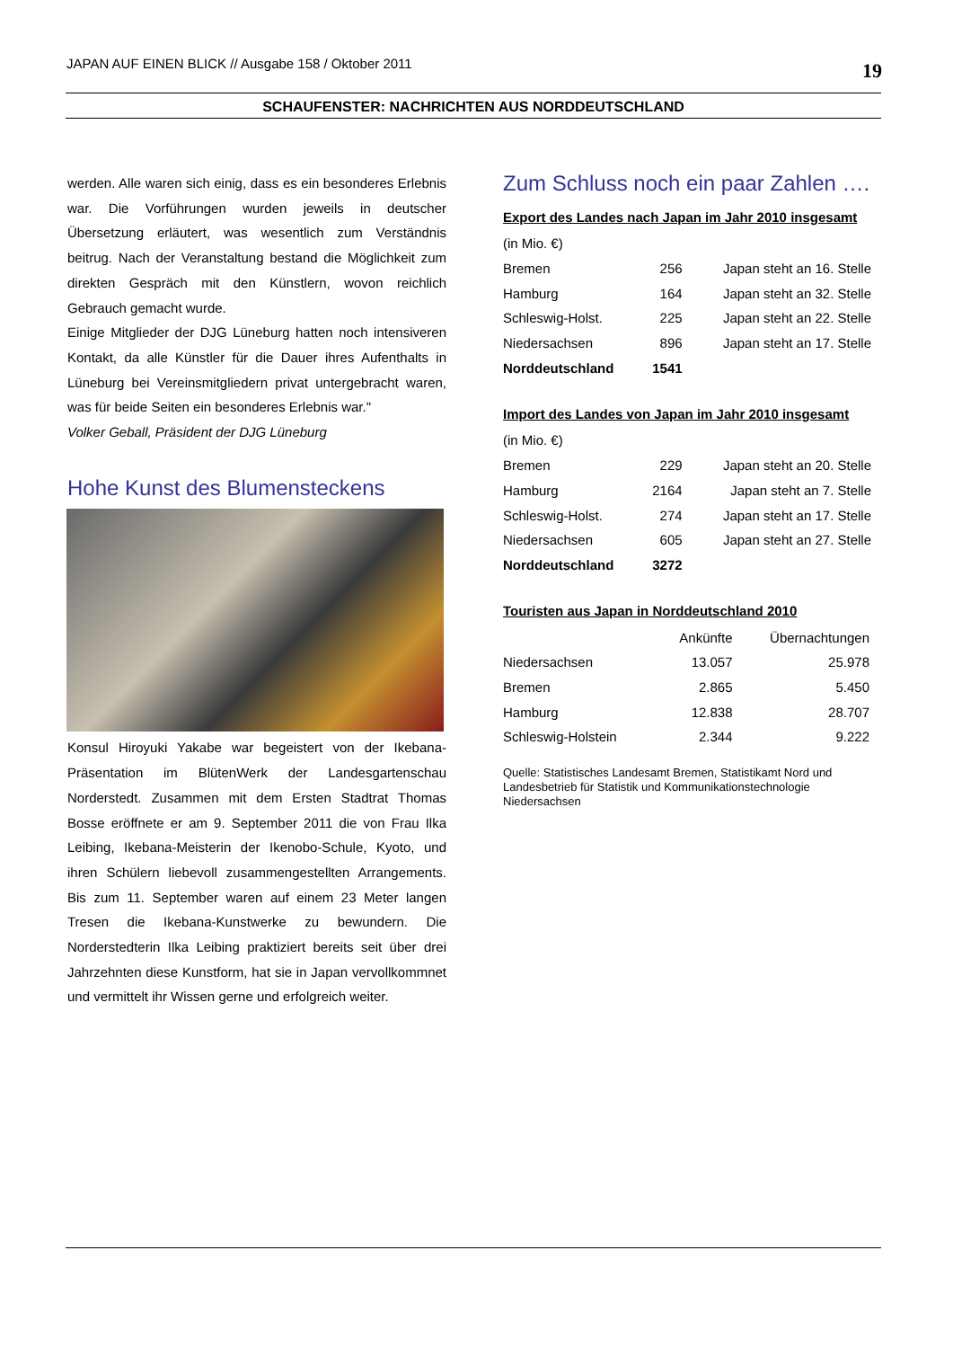JAPAN AUF EINEN BLICK // Ausgabe 158 / Oktober 2011 19
SCHAUFENSTER: NACHRICHTEN AUS NORDDEUTSCHLAND
werden. Alle waren sich einig, dass es ein besonderes Erlebnis war. Die Vorführungen wurden jeweils in deutscher Übersetzung erläutert, was wesentlich zum Verständnis beitrug. Nach der Veranstaltung bestand die Möglichkeit zum direkten Gespräch mit den Künstlern, wovon reichlich Gebrauch gemacht wurde.
Einige Mitglieder der DJG Lüneburg hatten noch intensiveren Kontakt, da alle Künstler für die Dauer ihres Aufenthalts in Lüneburg bei Vereinsmitgliedern privat untergebracht waren, was für beide Seiten ein besonderes Erlebnis war."
Volker Geball, Präsident der DJG Lüneburg
Hohe Kunst des Blumensteckens
Konsul Hiroyuki Yakabe war begeistert von der Ikebana-Präsentation im BlütenWerk der Landesgartenschau Norderstedt. Zusammen mit dem Ersten Stadtrat Thomas Bosse eröffnete er am 9. September 2011 die von Frau Ilka Leibing, Ikebana-Meisterin der Ikenobo-Schule, Kyoto, und ihren Schülern liebevoll zusammengestellten Arrangements. Bis zum 11. September waren auf einem 23 Meter langen Tresen die Ikebana-Kunstwerke zu bewundern. Die Norderstedterin Ilka Leibing praktiziert bereits seit über drei Jahrzehnten diese Kunstform, hat sie in Japan vervollkommnet und vermittelt ihr Wissen gerne und erfolgreich weiter.
Zum Schluss noch ein paar Zahlen ….
Export des Landes nach Japan im Jahr 2010 insgesamt
| (in Mio. €) | | |
| Bremen | 256 | Japan steht an 16. Stelle |
| Hamburg | 164 | Japan steht an 32. Stelle |
| Schleswig-Holst. | 225 | Japan steht an 22. Stelle |
| Niedersachsen | 896 | Japan steht an 17. Stelle |
| Norddeutschland | 1541 | |
Import des Landes von Japan im Jahr 2010 insgesamt
| (in Mio. €) | | |
| Bremen | 229 | Japan steht an 20. Stelle |
| Hamburg | 2164 | Japan steht an 7. Stelle |
| Schleswig-Holst. | 274 | Japan steht an 17. Stelle |
| Niedersachsen | 605 | Japan steht an 27. Stelle |
| Norddeutschland | 3272 | |
Touristen aus Japan in Norddeutschland 2010
| | Ankünfte | Übernachtungen |
| --- | --- | --- |
| Niedersachsen | 13.057 | 25.978 |
| Bremen | 2.865 | 5.450 |
| Hamburg | 12.838 | 28.707 |
| Schleswig-Holstein | 2.344 | 9.222 |
Quelle: Statistisches Landesamt Bremen, Statistikamt Nord und Landesbetrieb für Statistik und Kommunikationstechnologie Niedersachsen